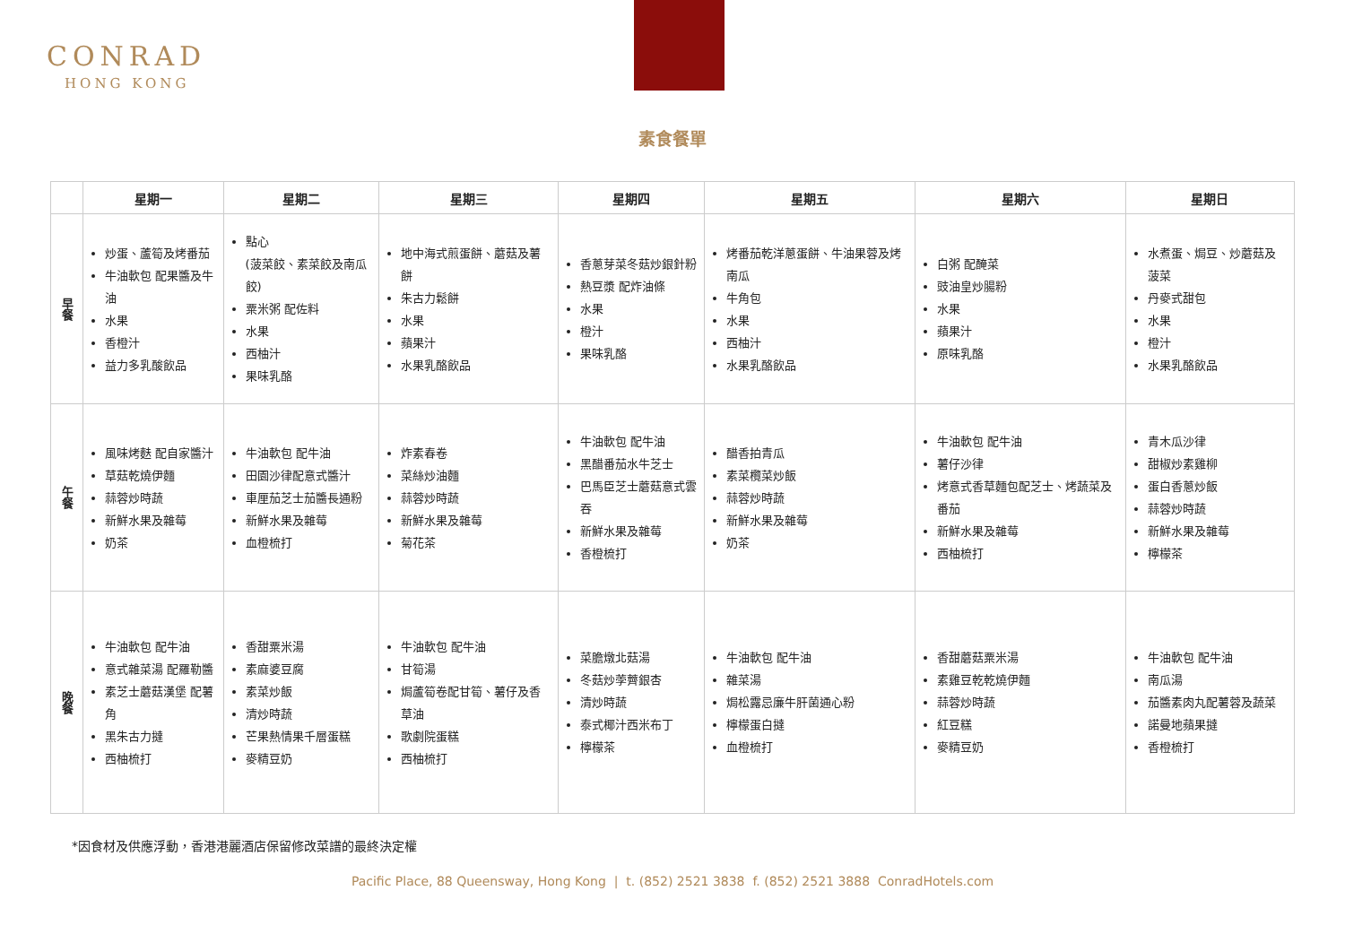CONRAD
HONG KONG
素食餐單
| | 星期一 | 星期二 | 星期三 | 星期四 | 星期五 | 星期六 | 星期日 |
| --- | --- | --- | --- | --- | --- | --- | --- |
| 早餐 | 炒蛋、蘆筍及烤番茄 牛油軟包 配果醬及牛油 水果 香橙汁 益力多乳酸飲品 | 點心 (菠菜餃、素菜餃及南瓜餃) 粟米粥 配佐料 水果 西柚汁 果味乳酪 | 地中海式煎蛋餅、蘑菇及薯餅 朱古力鬆餅 水果 蘋果汁 水果乳酪飲品 | 香蔥芽菜冬菇炒銀針粉 熱豆漿 配炸油條 水果 橙汁 果味乳酪 | 烤番茄乾洋蔥蛋餅、牛油果蓉及烤南瓜 牛角包 水果 西柚汁 水果乳酪飲品 | 白粥 配醃菜 豉油皇炒腸粉 水果 蘋果汁 原味乳酪 | 水煮蛋、焗豆、炒蘑菇及菠菜 丹麥式甜包 水果 橙汁 水果乳酪飲品 |
| 午餐 | 風味烤麩 配自家醬汁 草菇乾燒伊麵 蒜蓉炒時蔬 新鮮水果及雜莓 奶茶 | 牛油軟包 配牛油 田園沙律配意式醬汁 車厘茄芝士茄醬長通粉 新鮮水果及雜莓 血橙梳打 | 炸素春卷 菜絲炒油麵 蒜蓉炒時蔬 新鮮水果及雜莓 菊花茶 | 牛油軟包 配牛油 黑醋番茄水牛芝士 巴馬臣芝士蘑菇意式雲吞 新鮮水果及雜莓 香橙梳打 | 醋香拍青瓜 素菜欖菜炒飯 蒜蓉炒時蔬 新鮮水果及雜莓 奶茶 | 牛油軟包 配牛油 薯仔沙律 烤意式香草麵包配芝士、烤蔬菜及番茄 新鮮水果及雜莓 西柚梳打 | 青木瓜沙律 甜椒炒素雞柳 蛋白香蔥炒飯 蒜蓉炒時蔬 新鮮水果及雜莓 檸檬茶 |
| 晚餐 | 牛油軟包 配牛油 意式雜菜湯 配羅勒醬 素芝士蘑菇漢堡 配薯角 黑朱古力撻 西柚梳打 | 香甜粟米湯 素麻婆豆腐 素菜炒飯 清炒時蔬 芒果熱情果千層蛋糕 麥精豆奶 | 牛油軟包 配牛油 甘筍湯 焗蘆筍卷配甘筍、薯仔及香草油 歌劇院蛋糕 西柚梳打 | 菜膽燉北菇湯 冬菇炒荸薺銀杏 清炒時蔬 泰式椰汁西米布丁 檸檬茶 | 牛油軟包 配牛油 雜菜湯 焗松露忌廉牛肝菌通心粉 檸檬蛋白撻 血橙梳打 | 香甜蘑菇粟米湯 素雞豆乾乾燒伊麵 蒜蓉炒時蔬 紅豆糕 麥精豆奶 | 牛油軟包 配牛油 南瓜湯 茄醬素肉丸配薯蓉及蔬菜 諾曼地蘋果撻 香橙梳打 |
*因食材及供應浮動，香港港麗酒店保留修改菜譜的最終決定權
Pacific Place, 88 Queensway, Hong Kong | t. (852) 2521 3838 f. (852) 2521 3888 ConradHotels.com